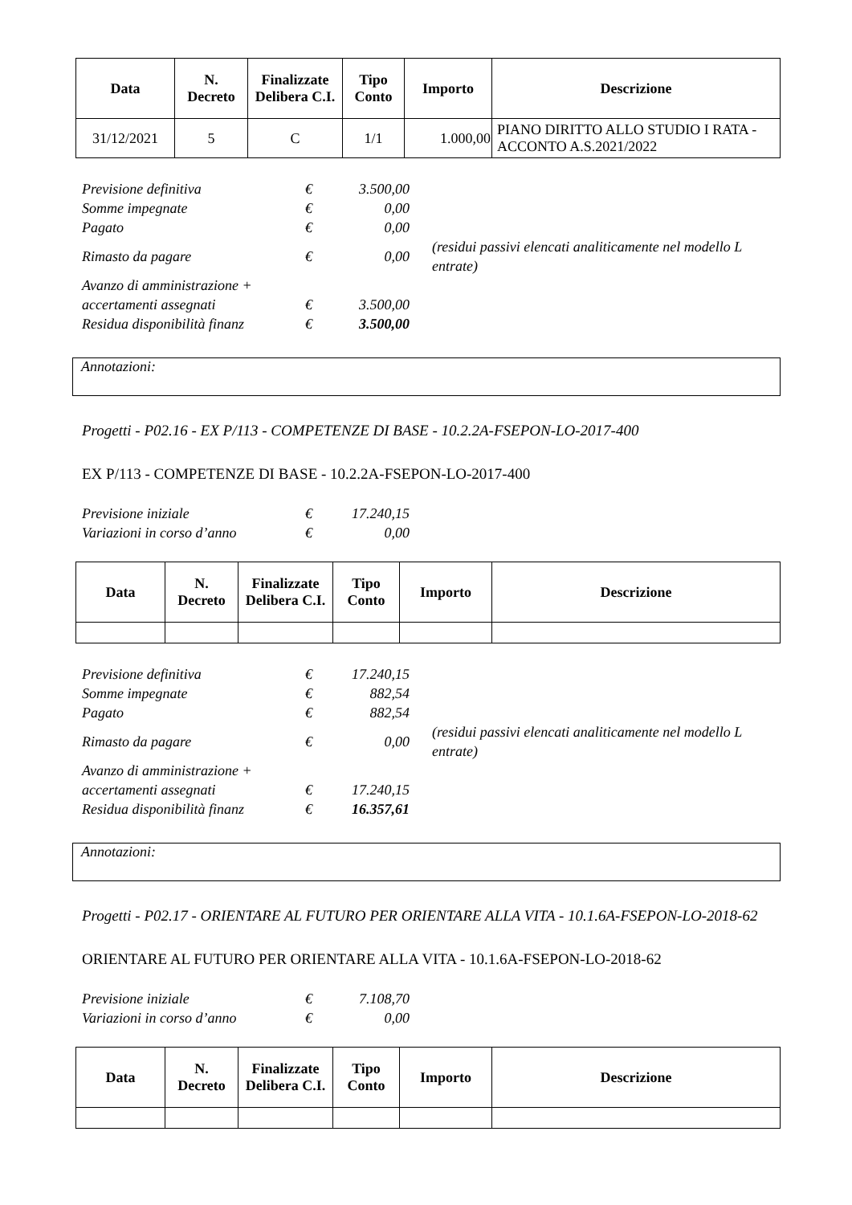| Data | N. Decreto | Finalizzate Delibera C.I. | Tipo Conto | Importo | Descrizione |
| --- | --- | --- | --- | --- | --- |
| 31/12/2021 | 5 | C | 1/1 | 1.000,00 | PIANO DIRITTO ALLO STUDIO I RATA - ACCONTO A.S.2021/2022 |
| Previsione definitiva | € | 3.500,00 | |
| Somme impegnate | € | 0,00 | |
| Pagato | € | 0,00 | |
| Rimasto da pagare | € | 0,00 | (residui passivi elencati analiticamente nel modello L entrate) |
| Avanzo di amministrazione + | | | |
| accertamenti assegnati | € | 3.500,00 | |
| Residua disponibilità finanz | € | 3.500,00 | |
Annotazioni:
Progetti - P02.16 - EX P/113 - COMPETENZE DI BASE - 10.2.2A-FSEPON-LO-2017-400
EX P/113 - COMPETENZE DI BASE - 10.2.2A-FSEPON-LO-2017-400
| Previsione iniziale | € | 17.240,15 |
| Variazioni in corso d’anno | € | 0,00 |
| Data | N. Decreto | Finalizzate Delibera C.I. | Tipo Conto | Importo | Descrizione |
| --- | --- | --- | --- | --- | --- |
| Previsione definitiva | € | 17.240,15 | |
| Somme impegnate | € | 882,54 | |
| Pagato | € | 882,54 | |
| Rimasto da pagare | € | 0,00 | (residui passivi elencati analiticamente nel modello L entrate) |
| Avanzo di amministrazione + | | | |
| accertamenti assegnati | € | 17.240,15 | |
| Residua disponibilità finanz | € | 16.357,61 | |
Annotazioni:
Progetti - P02.17 - ORIENTARE AL FUTURO PER ORIENTARE ALLA VITA - 10.1.6A-FSEPON-LO-2018-62
ORIENTARE AL FUTURO PER ORIENTARE ALLA VITA - 10.1.6A-FSEPON-LO-2018-62
| Previsione iniziale | € | 7.108,70 |
| Variazioni in corso d’anno | € | 0,00 |
| Data | N. Decreto | Finalizzate Delibera C.I. | Tipo Conto | Importo | Descrizione |
| --- | --- | --- | --- | --- | --- |